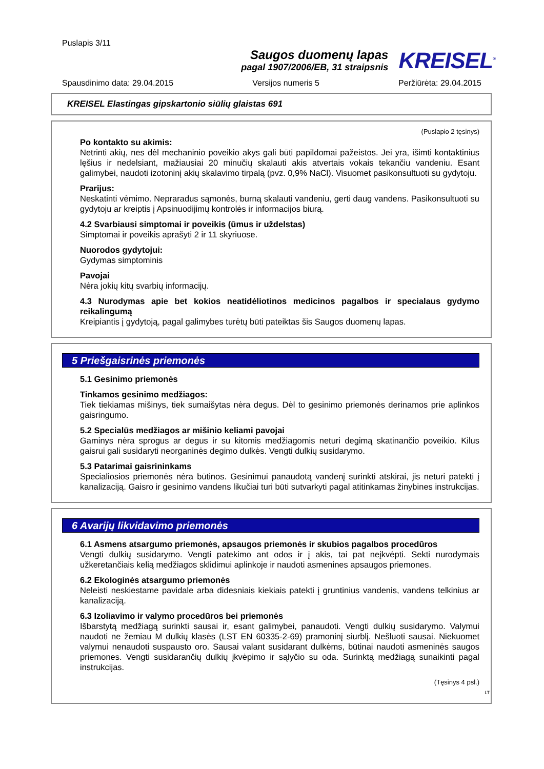Puslapis 3/11
Saugos duomenų lapas
pagal 1907/2006/EB, 31 straipsnis
KREISEL<sup>®</sup>
Spausdinimo data: 29.04.2015 Versijos numeris 5 Peržiūrėta: 29.04.2015
KREISEL Elastingas gipskartonio siūlių glaistas 691
(Puslapio 2 tęsinys)
Po kontakto su akimis:
Netrinti akių, nes dėl mechaninio poveikio akys gali būti papildomai pažeistos. Jei yra, išimti kontaktinius lęšius ir nedelsiant, mažiausiai 20 minučių skalauti akis atvertais vokais tekančiu vandeniu. Esant galimybei, naudoti izotoninį akių skalavimo tirpalą (pvz. 0,9% NaCl). Visuomet pasikonsultuoti su gydytoju.
Prarijus:
Neskatinti vėmimo. Nepraradus sąmonės, burną skalauti vandeniu, gerti daug vandens. Pasikonsultuoti su gydytoju ar kreiptis į Apsinuodijimų kontrolės ir informacijos biurą.
4.2 Svarbiausi simptomai ir poveikis (ūmus ir uždelstas)
Simptomai ir poveikis aprašyti 2 ir 11 skyriuose.
Nuorodos gydytojui:
Gydymas simptominis
Pavojai
Nėra jokių kitų svarbių informacijų.
4.3 Nurodymas apie bet kokios neatidėliotinos medicinos pagalbos ir specialaus gydymo reikalingumą
Kreipiantis į gydytoją, pagal galimybes turėtų būti pateiktas šis Saugos duomenų lapas.
5 Priešgaisrinės priemonės
5.1 Gesinimo priemonės
Tinkamos gesinimo medžiagos:
Tiek tiekiamas mišinys, tiek sumaišytas nėra degus. Dėl to gesinimo priemonės derinamos prie aplinkos gaisringumo.
5.2 Specialūs medžiagos ar mišinio keliami pavojai
Gaminys nėra sprogus ar degus ir su kitomis medžiagomis neturi degimą skatinančio poveikio. Kilus gaisrui gali susidaryti neorganinės degimo dulkės. Vengti dulkių susidarymo.
5.3 Patarimai gaisrininkams
Specialiosios priemonės nėra būtinos. Gesinimui panaudotą vandenį surinkti atskirai, jis neturi patekti į kanalizaciją. Gaisro ir gesinimo vandens likučiai turi būti sutvarkyti pagal atitinkamas žinybines instrukcijas.
6 Avarijų likvidavimo priemonės
6.1 Asmens atsargumo priemonės, apsaugos priemonės ir skubios pagalbos procedūros
Vengti dulkių susidarymo. Vengti patekimo ant odos ir į akis, tai pat neįkvėpti. Sekti nurodymais užkeretančiais kelią medžiagos sklidimui aplinkoje ir naudoti asmenines apsaugos priemones.
6.2 Ekologinės atsargumo priemonės
Neleisti neskiestame pavidale arba didesniais kiekiais patekti į gruntinius vandenis, vandens telkinius ar kanalizaciją.
6.3 Izoliavimo ir valymo procedūros bei priemonės
Išbarstytą medžiagą surinkti sausai ir, esant galimybei, panaudoti. Vengti dulkių susidarymo. Valymui naudoti ne žemiau M dulkių klasės (LST EN 60335-2-69) pramoninį siurblį. Nešluoti sausai. Niekuomet valymui nenaudoti suspausto oro. Sausai valant susidarant dulkėms, būtinai naudoti asmeninės saugos priemones. Vengti susidarančių dulkių įkvėpimo ir sąlyčio su oda. Surinktą medžiagą sunaikinti pagal instrukcijas.
(Tęsinys 4 psl.)
LT